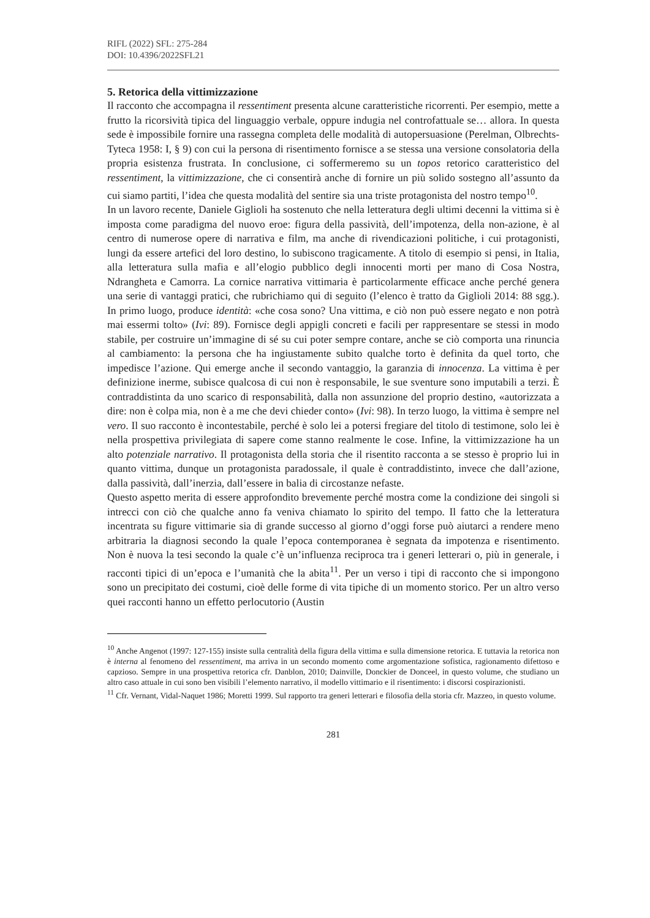RIFL (2022) SFL: 275-284
DOI: 10.4396/2022SFL21
5. Retorica della vittimizzazione
Il racconto che accompagna il ressentiment presenta alcune caratteristiche ricorrenti. Per esempio, mette a frutto la ricorsività tipica del linguaggio verbale, oppure indugia nel controfattuale se… allora. In questa sede è impossibile fornire una rassegna completa delle modalità di autopersuasione (Perelman, Olbrechts-Tyteca 1958: I, § 9) con cui la persona di risentimento fornisce a se stessa una versione consolatoria della propria esistenza frustrata. In conclusione, ci soffermeremo su un topos retorico caratteristico del ressentiment, la vittimizzazione, che ci consentirà anche di fornire un più solido sostegno all’assunto da cui siamo partiti, l’idea che questa modalità del sentire sia una triste protagonista del nostro tempo<sup>10</sup>.
In un lavoro recente, Daniele Giglioli ha sostenuto che nella letteratura degli ultimi decenni la vittima si è imposta come paradigma del nuovo eroe: figura della passività, dell’impotenza, della non-azione, è al centro di numerose opere di narrativa e film, ma anche di rivendicazioni politiche, i cui protagonisti, lungi da essere artefici del loro destino, lo subiscono tragicamente. A titolo di esempio si pensi, in Italia, alla letteratura sulla mafia e all’elogio pubblico degli innocenti morti per mano di Cosa Nostra, Ndrangheta e Camorra. La cornice narrativa vittimaria è particolarmente efficace anche perché genera una serie di vantaggi pratici, che rubrichiamo qui di seguito (l’elenco è tratto da Giglioli 2014: 88 sgg.). In primo luogo, produce identità: «che cosa sono? Una vittima, e ciò non può essere negato e non potrà mai essermi tolto» (Ivi: 89). Fornisce degli appigli concreti e facili per rappresentare se stessi in modo stabile, per costruire un’immagine di sé su cui poter sempre contare, anche se ciò comporta una rinuncia al cambiamento: la persona che ha ingiustamente subito qualche torto è definita da quel torto, che impedisce l’azione. Qui emerge anche il secondo vantaggio, la garanzia di innocenza. La vittima è per definizione inerme, subisce qualcosa di cui non è responsabile, le sue sventure sono imputabili a terzi. È contraddistinta da uno scarico di responsabilità, dalla non assunzione del proprio destino, «autorizzata a dire: non è colpa mia, non è a me che devi chieder conto» (Ivi: 98). In terzo luogo, la vittima è sempre nel vero. Il suo racconto è incontestabile, perché è solo lei a potersi fregiare del titolo di testimone, solo lei è nella prospettiva privilegiata di sapere come stanno realmente le cose. Infine, la vittimizzazione ha un alto potenziale narrativo. Il protagonista della storia che il risentito racconta a se stesso è proprio lui in quanto vittima, dunque un protagonista paradossale, il quale è contraddistinto, invece che dall’azione, dalla passività, dall’inerzia, dall’essere in balia di circostanze nefaste.
Questo aspetto merita di essere approfondito brevemente perché mostra come la condizione dei singoli si intrecci con ciò che qualche anno fa veniva chiamato lo spirito del tempo. Il fatto che la letteratura incentrata su figure vittimarie sia di grande successo al giorno d’oggi forse può aiutarci a rendere meno arbitraria la diagnosi secondo la quale l’epoca contemporanea è segnata da impotenza e risentimento. Non è nuova la tesi secondo la quale c’è un’influenza reciproca tra i generi letterari o, più in generale, i racconti tipici di un’epoca e l’umanità che la abita<sup>11</sup>. Per un verso i tipi di racconto che si impongono sono un precipitato dei costumi, cioè delle forme di vita tipiche di un momento storico. Per un altro verso quei racconti hanno un effetto perlocutorio (Austin
<sup>10</sup> Anche Angenot (1997: 127-155) insiste sulla centralità della figura della vittima e sulla dimensione retorica. E tuttavia la retorica non è interna al fenomeno del ressentiment, ma arriva in un secondo momento come argomentazione sofistica, ragionamento difettoso e capzioso. Sempre in una prospettiva retorica cfr. Danblon, 2010; Dainville, Donckier de Donceel, in questo volume, che studiano un altro caso attuale in cui sono ben visibili l’elemento narrativo, il modello vittimario e il risentimento: i discorsi cospirazionisti.
<sup>11</sup> Cfr. Vernant, Vidal-Naquet 1986; Moretti 1999. Sul rapporto tra generi letterari e filosofia della storia cfr. Mazzeo, in questo volume.
281